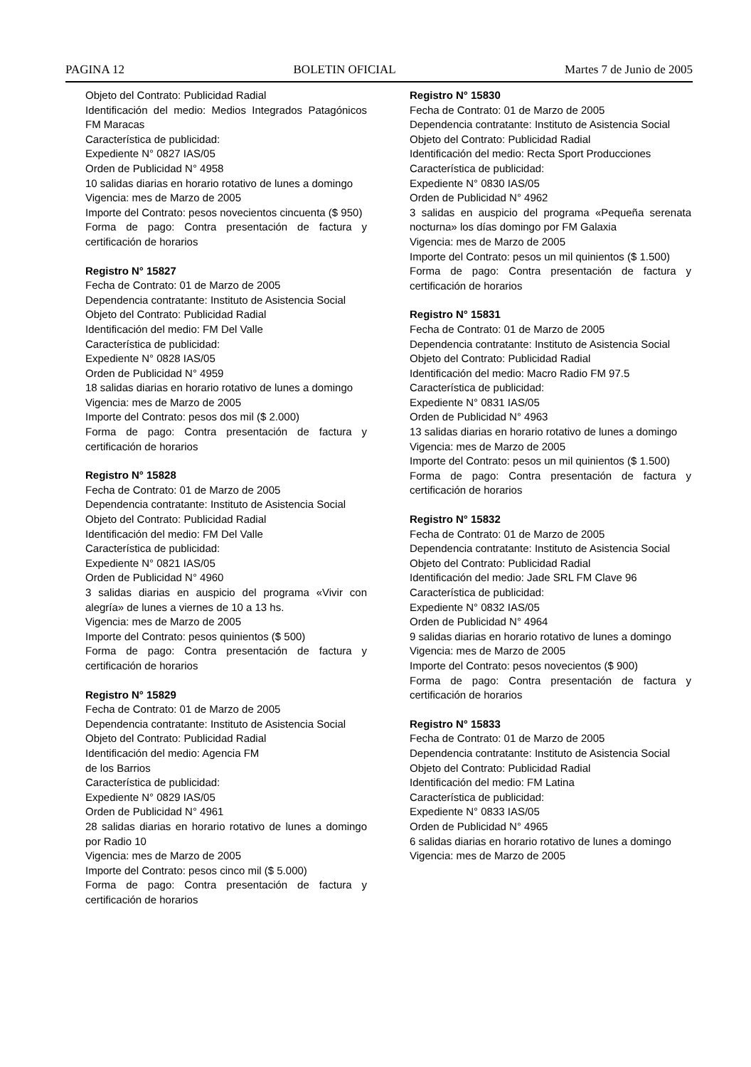PAGINA 12 BOLETIN OFICIAL Martes 7 de Junio de 2005
Objeto del Contrato: Publicidad Radial
Identificación del medio: Medios Integrados Patagónicos FM Maracas
Característica de publicidad:
Expediente N° 0827 IAS/05
Orden de Publicidad N° 4958
10 salidas diarias en horario rotativo de lunes a domingo
Vigencia: mes de Marzo de 2005
Importe del Contrato: pesos novecientos cincuenta ($ 950)
Forma de pago: Contra presentación de factura y certificación de horarios
Registro N° 15827
Fecha de Contrato: 01 de Marzo de 2005
Dependencia contratante: Instituto de Asistencia Social
Objeto del Contrato: Publicidad Radial
Identificación del medio: FM Del Valle
Característica de publicidad:
Expediente N° 0828 IAS/05
Orden de Publicidad N° 4959
18 salidas diarias en horario rotativo de lunes a domingo
Vigencia: mes de Marzo de 2005
Importe del Contrato: pesos dos mil ($ 2.000)
Forma de pago: Contra presentación de factura y certificación de horarios
Registro N° 15828
Fecha de Contrato: 01 de Marzo de 2005
Dependencia contratante: Instituto de Asistencia Social
Objeto del Contrato: Publicidad Radial
Identificación del medio: FM Del Valle
Característica de publicidad:
Expediente N° 0821 IAS/05
Orden de Publicidad N° 4960
3 salidas diarias en auspicio del programa «Vivir con alegría» de lunes a viernes de 10 a 13 hs.
Vigencia: mes de Marzo de 2005
Importe del Contrato: pesos quinientos ($ 500)
Forma de pago: Contra presentación de factura y certificación de horarios
Registro N° 15829
Fecha de Contrato: 01 de Marzo de 2005
Dependencia contratante: Instituto de Asistencia Social
Objeto del Contrato: Publicidad Radial
Identificación del medio: Agencia FM
de los Barrios
Característica de publicidad:
Expediente N° 0829 IAS/05
Orden de Publicidad N° 4961
28 salidas diarias en horario rotativo de lunes a domingo por Radio 10
Vigencia: mes de Marzo de 2005
Importe del Contrato: pesos cinco mil ($ 5.000)
Forma de pago: Contra presentación de factura y certificación de horarios
Registro N° 15830
Fecha de Contrato: 01 de Marzo de 2005
Dependencia contratante: Instituto de Asistencia Social
Objeto del Contrato: Publicidad Radial
Identificación del medio: Recta Sport Producciones
Característica de publicidad:
Expediente N° 0830 IAS/05
Orden de Publicidad N° 4962
3 salidas en auspicio del programa «Pequeña serenata nocturna» los días domingo por FM Galaxia
Vigencia: mes de Marzo de 2005
Importe del Contrato: pesos un mil quinientos ($ 1.500)
Forma de pago: Contra presentación de factura y certificación de horarios
Registro N° 15831
Fecha de Contrato: 01 de Marzo de 2005
Dependencia contratante: Instituto de Asistencia Social
Objeto del Contrato: Publicidad Radial
Identificación del medio: Macro Radio FM 97.5
Característica de publicidad:
Expediente N° 0831 IAS/05
Orden de Publicidad N° 4963
13 salidas diarias en horario rotativo de lunes a domingo
Vigencia: mes de Marzo de 2005
Importe del Contrato: pesos un mil quinientos ($ 1.500)
Forma de pago: Contra presentación de factura y certificación de horarios
Registro N° 15832
Fecha de Contrato: 01 de Marzo de 2005
Dependencia contratante: Instituto de Asistencia Social
Objeto del Contrato: Publicidad Radial
Identificación del medio: Jade SRL FM Clave 96
Característica de publicidad:
Expediente N° 0832 IAS/05
Orden de Publicidad N° 4964
9 salidas diarias en horario rotativo de lunes a domingo
Vigencia: mes de Marzo de 2005
Importe del Contrato: pesos novecientos ($ 900)
Forma de pago: Contra presentación de factura y certificación de horarios
Registro N° 15833
Fecha de Contrato: 01 de Marzo de 2005
Dependencia contratante: Instituto de Asistencia Social
Objeto del Contrato: Publicidad Radial
Identificación del medio: FM Latina
Característica de publicidad:
Expediente N° 0833 IAS/05
Orden de Publicidad N° 4965
6 salidas diarias en horario rotativo de lunes a domingo
Vigencia: mes de Marzo de 2005